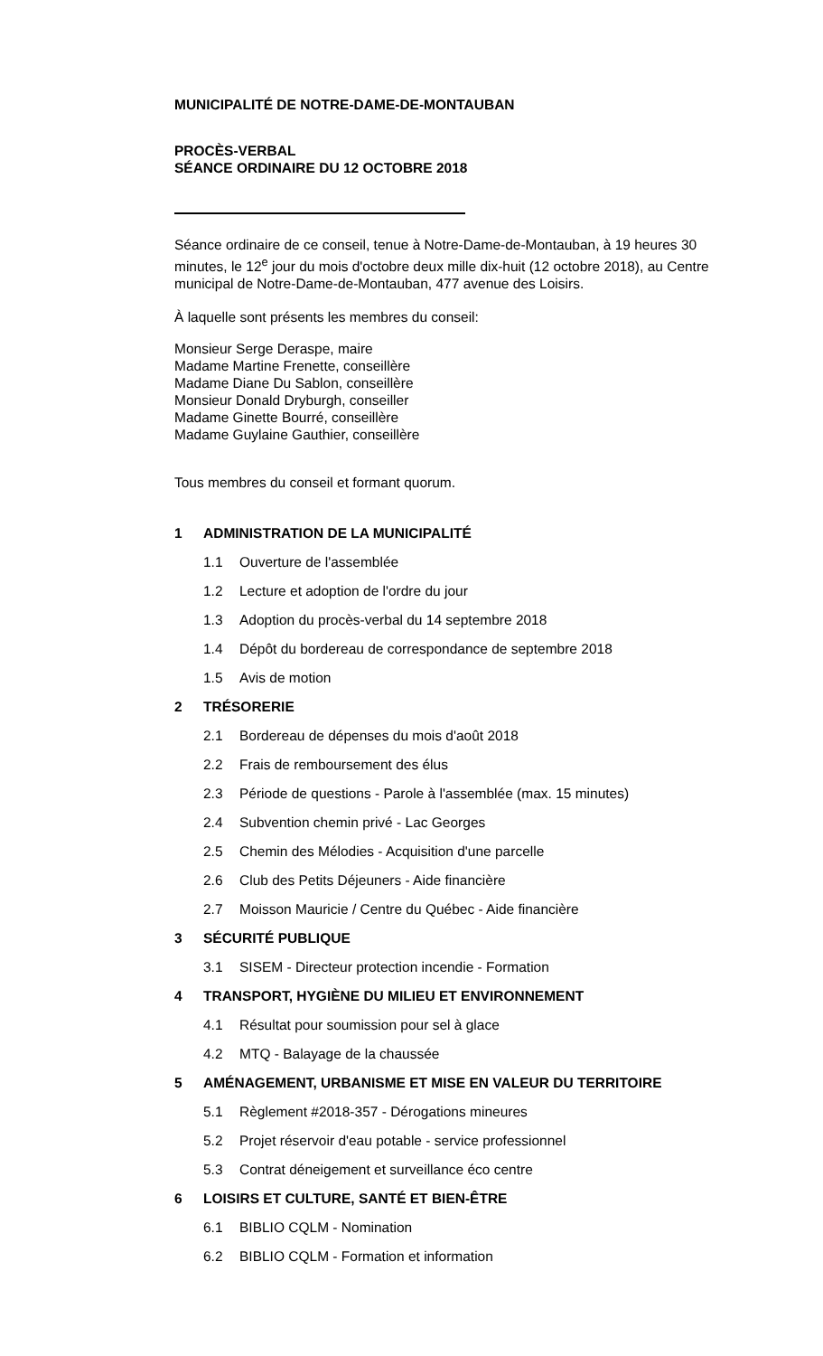MUNICIPALITÉ DE NOTRE-DAME-DE-MONTAUBAN
PROCÈS-VERBAL
SÉANCE ORDINAIRE DU 12 OCTOBRE 2018
Séance ordinaire de ce conseil, tenue à Notre-Dame-de-Montauban, à 19 heures 30 minutes, le 12<sup>e</sup> jour du mois d'octobre deux mille dix-huit (12 octobre 2018), au Centre municipal de Notre-Dame-de-Montauban, 477 avenue des Loisirs.
À laquelle sont présents les membres du conseil:
Monsieur Serge Deraspe, maire
Madame Martine Frenette, conseillère
Madame Diane Du Sablon, conseillère
Monsieur Donald Dryburgh, conseiller
Madame Ginette Bourré, conseillère
Madame Guylaine Gauthier, conseillère
Tous membres du conseil et formant quorum.
1 ADMINISTRATION DE LA MUNICIPALITÉ
1.1 Ouverture de l'assemblée
1.2 Lecture et adoption de l'ordre du jour
1.3 Adoption du procès-verbal du 14 septembre 2018
1.4 Dépôt du bordereau de correspondance de septembre 2018
1.5 Avis de motion
2 TRÉSORERIE
2.1 Bordereau de dépenses du mois d'août 2018
2.2 Frais de remboursement des élus
2.3 Période de questions - Parole à l'assemblée (max. 15 minutes)
2.4 Subvention chemin privé - Lac Georges
2.5 Chemin des Mélodies - Acquisition d'une parcelle
2.6 Club des Petits Déjeuners - Aide financière
2.7 Moisson Mauricie / Centre du Québec - Aide financière
3 SÉCURITÉ PUBLIQUE
3.1 SISEM - Directeur protection incendie - Formation
4 TRANSPORT, HYGIÈNE DU MILIEU ET ENVIRONNEMENT
4.1 Résultat pour soumission pour sel à glace
4.2 MTQ - Balayage de la chaussée
5 AMÉNAGEMENT, URBANISME ET MISE EN VALEUR DU TERRITOIRE
5.1 Règlement #2018-357 - Dérogations mineures
5.2 Projet réservoir d'eau potable - service professionnel
5.3 Contrat déneigement et surveillance éco centre
6 LOISIRS ET CULTURE, SANTÉ ET BIEN-ÊTRE
6.1 BIBLIO CQLM - Nomination
6.2 BIBLIO CQLM - Formation et information